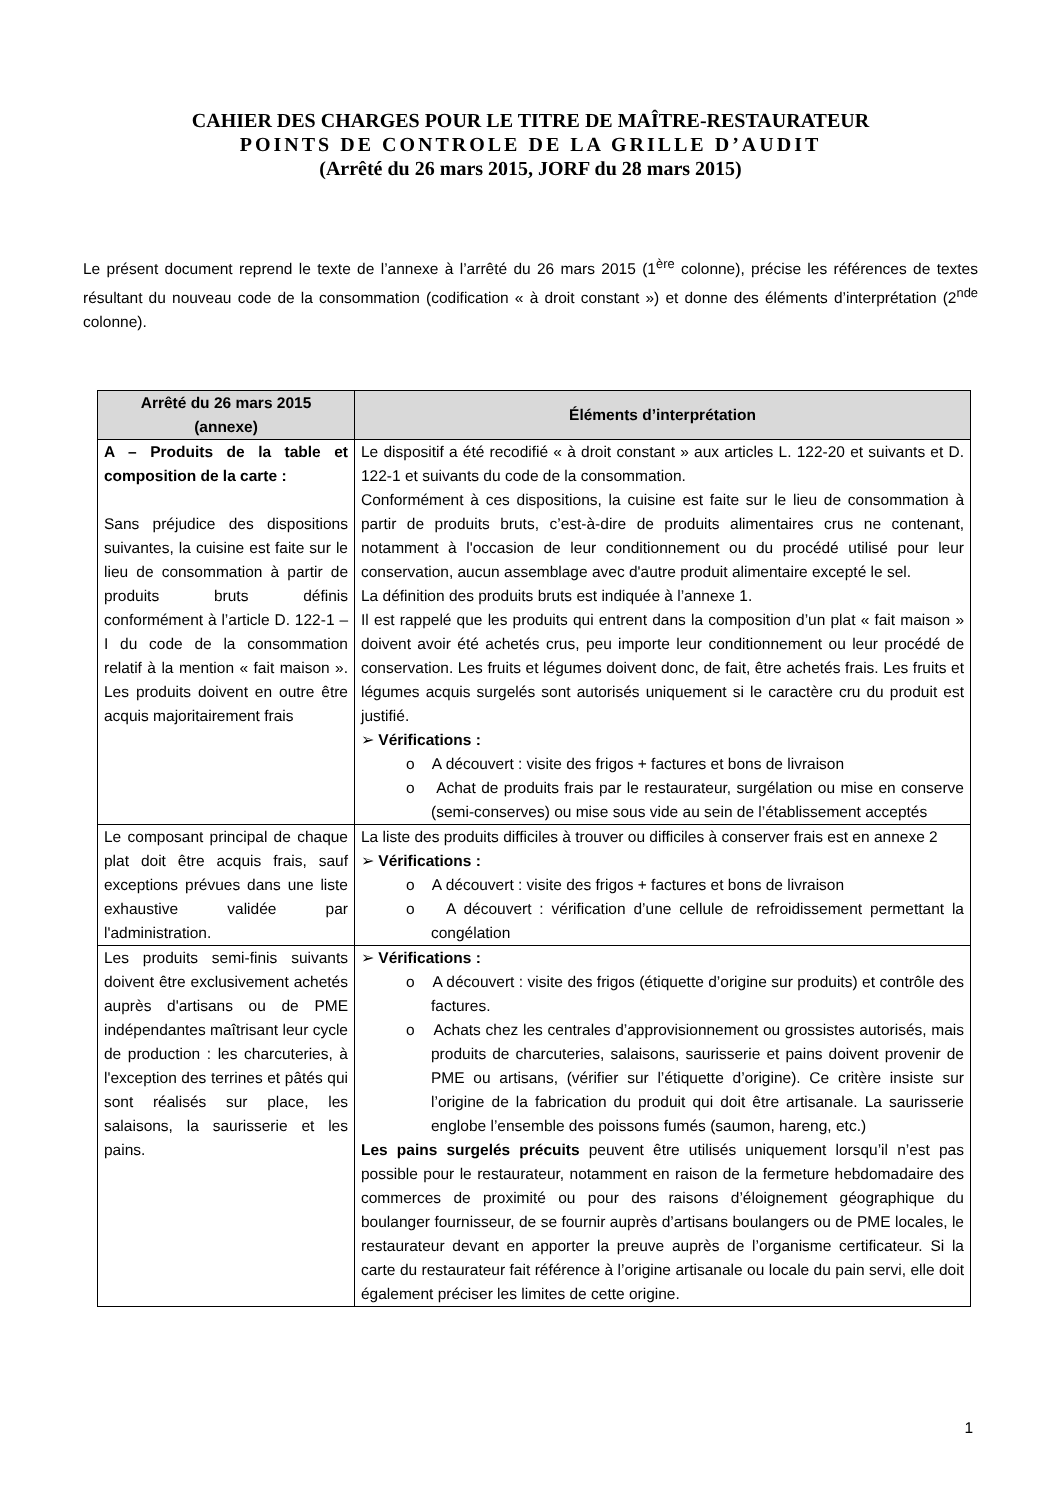CAHIER DES CHARGES POUR LE TITRE DE MAÎTRE-RESTAURATEUR
POINTS DE CONTROLE DE LA GRILLE D’AUDIT
(Arrêté du 26 mars 2015, JORF du 28 mars 2015)
Le présent document reprend le texte de l’annexe à l’arrêté du 26 mars 2015 (1<sup>ère</sup> colonne), précise les références de textes résultant du nouveau code de la consommation (codification « à droit constant ») et donne des éléments d’interprétation (2<sup>nde</sup> colonne).
| Arrêté du 26 mars 2015 (annexe) | Éléments d’interprétation |
| --- | --- |
| A – Produits de la table et composition de la carte : Sans préjudice des dispositions suivantes, la cuisine est faite sur le lieu de consommation à partir de produits bruts définis conformément à l’article D. 122-1 – I du code de la consommation relatif à la mention « fait maison ». Les produits doivent en outre être acquis majoritairement frais | Le dispositif a été recodifié « à droit constant » aux articles L. 122-20 et suivants et D. 122-1 et suivants du code de la consommation. Conformément à ces dispositions, la cuisine est faite sur le lieu de consommation à partir de produits bruts, c’est-à-dire de produits alimentaires crus ne contenant, notamment à l'occasion de leur conditionnement ou du procédé utilisé pour leur conservation, aucun assemblage avec d'autre produit alimentaire excepté le sel. La définition des produits bruts est indiquée à l’annexe 1. Il est rappelé que les produits qui entrent dans la composition d’un plat « fait maison » doivent avoir été achetés crus, peu importe leur conditionnement ou leur procédé de conservation. Les fruits et légumes doivent donc, de fait, être achetés frais. Les fruits et légumes acquis surgelés sont autorisés uniquement si le caractère cru du produit est justifié. ➢ Vérifications : o A découvert : visite des frigos + factures et bons de livraison o Achat de produits frais par le restaurateur, surgélation ou mise en conserve (semi-conserves) ou mise sous vide au sein de l’établissement acceptés |
| Le composant principal de chaque plat doit être acquis frais, sauf exceptions prévues dans une liste exhaustive validée par l'administration. | La liste des produits difficiles à trouver ou difficiles à conserver frais est en annexe 2 ➢ Vérifications : o A découvert : visite des frigos + factures et bons de livraison o A découvert : vérification d’une cellule de refroidissement permettant la congélation |
| Les produits semi-finis suivants doivent être exclusivement achetés auprès d'artisans ou de PME indépendantes maîtrisant leur cycle de production : les charcuteries, à l'exception des terrines et pâtés qui sont réalisés sur place, les salaisons, la saurisserie et les pains. | ➢ Vérifications : o A découvert : visite des frigos (étiquette d’origine sur produits) et contrôle des factures. o Achats chez les centrales d’approvisionnement ou grossistes autorisés, mais produits de charcuteries, salaisons, saurisserie et pains doivent provenir de PME ou artisans, (vérifier sur l’étiquette d’origine). Ce critère insiste sur l’origine de la fabrication du produit qui doit être artisanale. La saurisserie englobe l’ensemble des poissons fumés (saumon, hareng, etc.) Les pains surgelés précuits peuvent être utilisés uniquement lorsqu’il n’est pas possible pour le restaurateur, notamment en raison de la fermeture hebdomadaire des commerces de proximité ou pour des raisons d’éloignement géographique du boulanger fournisseur, de se fournir auprès d’artisans boulangers ou de PME locales, le restaurateur devant en apporter la preuve auprès de l’organisme certificateur. Si la carte du restaurateur fait référence à l’origine artisanale ou locale du pain servi, elle doit également préciser les limites de cette origine. |
1